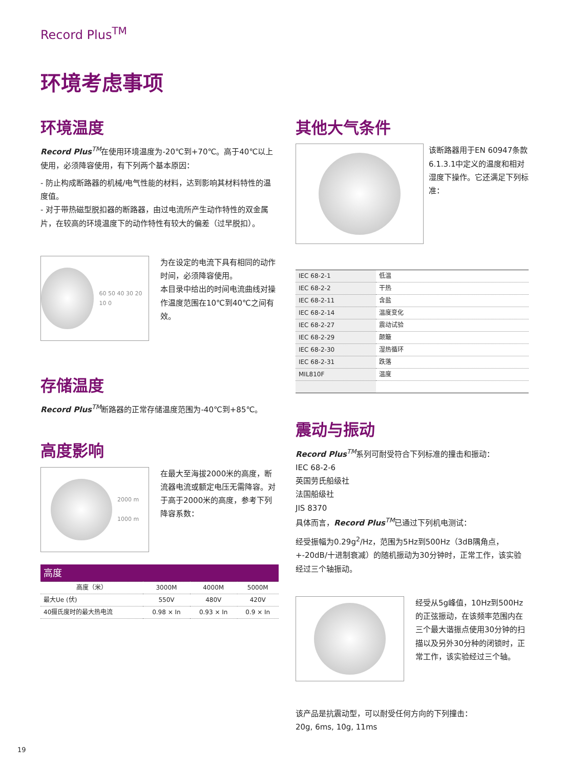Record Plus<sup>TM</sup>
环境考虑事项
环境温度
Record Plus<sup>TM</sup>在使用环境温度为-20℃到+70℃。高于40℃以上使用，必须降容使用，有下列两个基本原因：
- 防止构成断路器的机械/电气性能的材料，达到影响其材料特性的温度值。
- 对于带热磁型脱扣器的断路器，由过电流所产生动作特性的双金属片，在较高的环境温度下的动作特性有较大的偏差（过早脱扣）。
60 50 40 30 20 10 0
为在设定的电流下具有相同的动作时间，必须降容使用。
本目录中给出的时间电流曲线对操作温度范围在10℃到40℃之间有效。
存储温度
Record Plus<sup>TM</sup>断路器的正常存储温度范围为-40℃到+85℃。
高度影响
2000 m
1000 m
在最大至海拔2000米的高度，断流器电流或额定电压无需降容。对于高于2000米的高度，参考下列降容系数：
| 高度 | | | |
| --- | --- | --- | --- |
| 高度（米） | 3000M | 4000M | 5000M |
| 最大Ue (伏) | 550V | 480V | 420V |
| 40摄氏度时的最大热电流 | 0.98 × In | 0.93 × In | 0.9 × In |
其他大气条件
该断路器用于EN 60947条款6.1.3.1中定义的温度和相对湿度下操作。它还满足下列标准：
| IEC 68-2-1 | 低温 |
| IEC 68-2-2 | 干热 |
| IEC 68-2-11 | 含盐 |
| IEC 68-2-14 | 温度变化 |
| IEC 68-2-27 | 震动试验 |
| IEC 68-2-29 | 颠簸 |
| IEC 68-2-30 | 湿热循环 |
| IEC 68-2-31 | 跌落 |
| MIL810F | 温度 |
震动与振动
Record Plus<sup>TM</sup>系列可耐受符合下列标准的撞击和振动：
IEC 68-2-6
英国劳氏船级社
法国船级社
JIS 8370
具体而言，Record Plus<sup>TM</sup>已通过下列机电测试：
经受振幅为0.29g<sup>2</sup>/Hz，范围为5Hz到500Hz（3dB隅角点，+-20dB/十进制衰减）的随机振动为30分钟时，正常工作，该实验经过三个轴振动。
经受从5g峰值，10Hz到500Hz的正弦振动，在该频率范围内在三个最大谐振点使用30分钟的扫描以及另外30分种的闭锁时，正常工作，该实验经过三个轴。
该产品是抗震动型，可以耐受任何方向的下列撞击：
20g, 6ms, 10g, 11ms
19